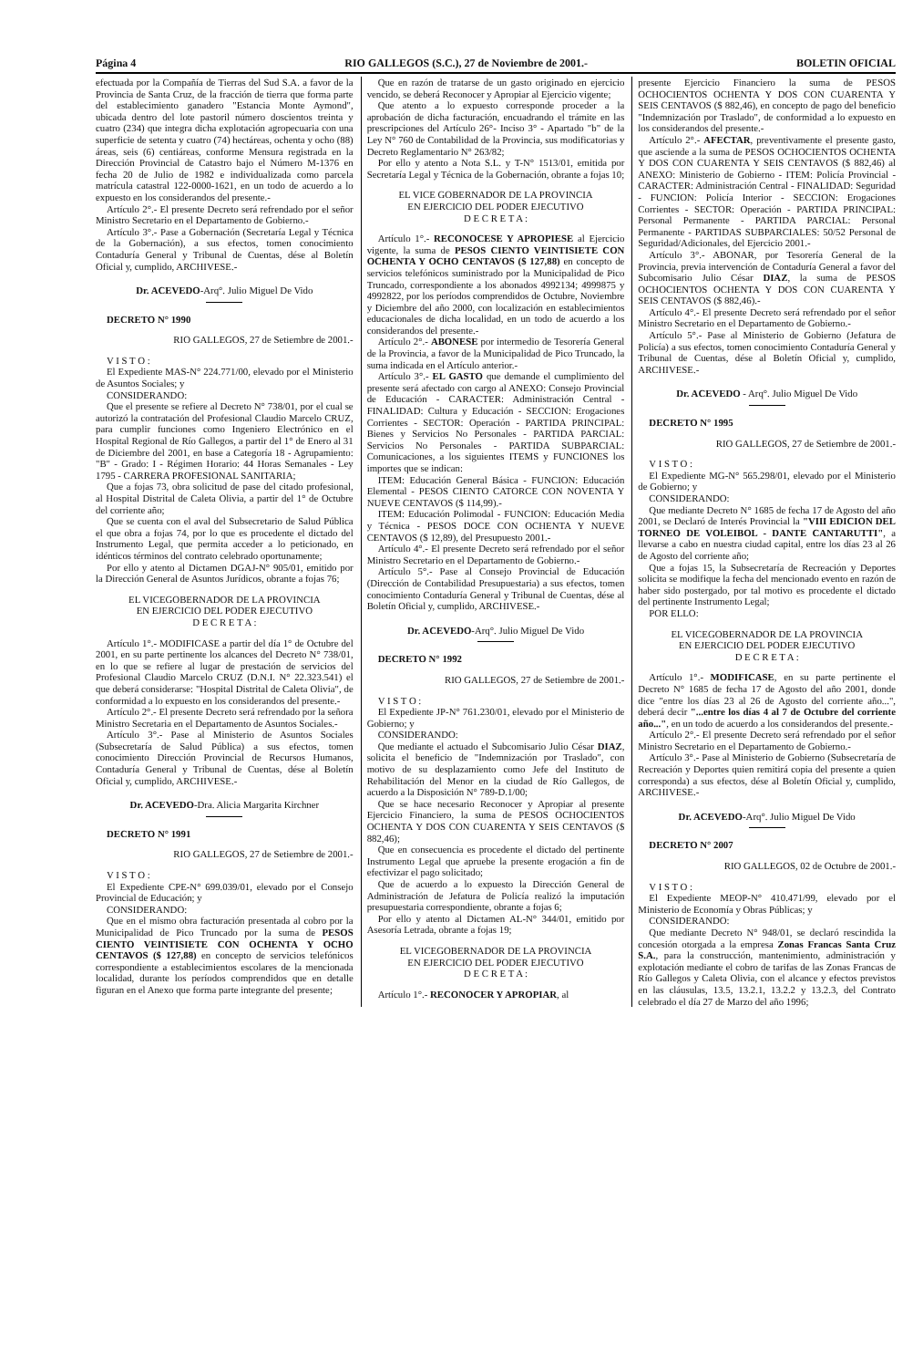Página 4 RIO GALLEGOS (S.C.), 27 de Noviembre de 2001.- BOLETIN OFICIAL
efectuada por la Compañía de Tierras del Sud S.A. a favor de la Provincia de Santa Cruz, de la fracción de tierra que forma parte del establecimiento ganadero "Estancia Monte Aymond", ubicada dentro del lote pastoril número doscientos treinta y cuatro (234) que integra dicha explotación agropecuaria con una superficie de setenta y cuatro (74) hectáreas, ochenta y ocho (88) áreas, seis (6) centiáreas, conforme Mensura registrada en la Dirección Provincial de Catastro bajo el Número M-1376 en fecha 20 de Julio de 1982 e individualizada como parcela matrícula catastral 122-0000-1621, en un todo de acuerdo a lo expuesto en los considerandos del presente.-
Artículo 2°.- El presente Decreto será refrendado por el señor Ministro Secretario en el Departamento de Gobierno.-
Artículo 3°.- Pase a Gobernación (Secretaría Legal y Técnica de la Gobernación), a sus efectos, tomen conocimiento Contaduría General y Tribunal de Cuentas, dése al Boletín Oficial y, cumplido, ARCHIVESE.-
Dr. ACEVEDO-Arq°. Julio Miguel De Vido
DECRETO N° 1990
RIO GALLEGOS, 27 de Setiembre de 2001.-
V I S T O :
El Expediente MAS-N° 224.771/00, elevado por el Ministerio de Asuntos Sociales; y
CONSIDERANDO:
Que el presente se refiere al Decreto N° 738/01, por el cual se autorizó la contratación del Profesional Claudio Marcelo CRUZ, para cumplir funciones como Ingeniero Electrónico en el Hospital Regional de Río Gallegos, a partir del 1° de Enero al 31 de Diciembre del 2001, en base a Categoría 18 - Agrupamiento: "B" - Grado: I - Régimen Horario: 44 Horas Semanales - Ley 1795 - CARRERA PROFESIONAL SANITARIA;
Que a fojas 73, obra solicitud de pase del citado profesional, al Hospital Distrital de Caleta Olivia, a partir del 1° de Octubre del corriente año;
Que se cuenta con el aval del Subsecretario de Salud Pública el que obra a fojas 74, por lo que es procedente el dictado del Instrumento Legal, que permita acceder a lo peticionado, en idénticos términos del contrato celebrado oportunamente;
Por ello y atento al Dictamen DGAJ-N° 905/01, emitido por la Dirección General de Asuntos Jurídicos, obrante a fojas 76;
EL VICEGOBERNADOR DE LA PROVINCIA
EN EJERCICIO DEL PODER EJECUTIVO
D E C R E T A :
Artículo 1°.- MODIFICASE a partir del día 1° de Octubre del 2001, en su parte pertinente los alcances del Decreto N° 738/01, en lo que se refiere al lugar de prestación de servicios del Profesional Claudio Marcelo CRUZ (D.N.I. N° 22.323.541) el que deberá considerarse: "Hospital Distrital de Caleta Olivia", de conformidad a lo expuesto en los considerandos del presente.-
Artículo 2°.- El presente Decreto será refrendado por la señora Ministro Secretaria en el Departamento de Asuntos Sociales.-
Artículo 3°.- Pase al Ministerio de Asuntos Sociales (Subsecretaría de Salud Pública) a sus efectos, tomen conocimiento Dirección Provincial de Recursos Humanos, Contaduría General y Tribunal de Cuentas, dése al Boletín Oficial y, cumplido, ARCHIVESE.-
Dr. ACEVEDO-Dra. Alicia Margarita Kirchner
DECRETO N° 1991
RIO GALLEGOS, 27 de Setiembre de 2001.-
V I S T O :
El Expediente CPE-N° 699.039/01, elevado por el Consejo Provincial de Educación; y
CONSIDERANDO:
Que en el mismo obra facturación presentada al cobro por la Municipalidad de Pico Truncado por la suma de PESOS CIENTO VEINTISIETE CON OCHENTA Y OCHO CENTAVOS ($ 127,88) en concepto de servicios telefónicos correspondiente a establecimientos escolares de la mencionada localidad, durante los períodos comprendidos que en detalle figuran en el Anexo que forma parte integrante del presente;
Que en razón de tratarse de un gasto originado en ejercicio vencido, se deberá Reconocer y Apropiar al Ejercicio vigente;
Que atento a lo expuesto corresponde proceder a la aprobación de dicha facturación, encuadrando el trámite en las prescripciones del Artículo 26°- Inciso 3° - Apartado "b" de la Ley N° 760 de Contabilidad de la Provincia, sus modificatorias y Decreto Reglamentario N° 263/82;
Por ello y atento a Nota S.L. y T-N° 1513/01, emitida por Secretaría Legal y Técnica de la Gobernación, obrante a fojas 10;
EL VICE GOBERNADOR DE LA PROVINCIA
EN EJERCICIO DEL PODER EJECUTIVO
D E C R E T A :
Artículo 1°.- RECONOCESE Y APROPIESE al Ejercicio vigente, la suma de PESOS CIENTO VEINTISIETE CON OCHENTA Y OCHO CENTAVOS ($ 127,88) en concepto de servicios telefónicos suministrado por la Municipalidad de Pico Truncado, correspondiente a los abonados 4992134; 4999875 y 4992822, por los períodos comprendidos de Octubre, Noviembre y Diciembre del año 2000, con localización en establecimientos educacionales de dicha localidad, en un todo de acuerdo a los considerandos del presente.-
Artículo 2°.- ABONESE por intermedio de Tesorería General de la Provincia, a favor de la Municipalidad de Pico Truncado, la suma indicada en el Artículo anterior.-
Artículo 3°.- EL GASTO que demande el cumplimiento del presente será afectado con cargo al ANEXO: Consejo Provincial de Educación - CARACTER: Administración Central - FINALIDAD: Cultura y Educación - SECCION: Erogaciones Corrientes - SECTOR: Operación - PARTIDA PRINCIPAL: Bienes y Servicios No Personales - PARTIDA PARCIAL: Servicios No Personales - PARTIDA SUBPARCIAL: Comunicaciones, a los siguientes ITEMS y FUNCIONES los importes que se indican:
ITEM: Educación General Básica - FUNCION: Educación Elemental - PESOS CIENTO CATORCE CON NOVENTA Y NUEVE CENTAVOS ($ 114,99).-
ITEM: Educación Polimodal - FUNCION: Educación Media y Técnica - PESOS DOCE CON OCHENTA Y NUEVE CENTAVOS ($ 12,89), del Presupuesto 2001.-
Artículo 4°.- El presente Decreto será refrendado por el señor Ministro Secretario en el Departamento de Gobierno.-
Artículo 5°.- Pase al Consejo Provincial de Educación (Dirección de Contabilidad Presupuestaria) a sus efectos, tomen conocimiento Contaduría General y Tribunal de Cuentas, dése al Boletín Oficial y, cumplido, ARCHIVESE.-
Dr. ACEVEDO-Arq°. Julio Miguel De Vido
DECRETO N° 1992
RIO GALLEGOS, 27 de Setiembre de 2001.-
V I S T O :
El Expediente JP-N° 761.230/01, elevado por el Ministerio de Gobierno; y
CONSIDERANDO:
Que mediante el actuado el Subcomisario Julio César DIAZ, solicita el beneficio de "Indemnización por Traslado", con motivo de su desplazamiento como Jefe del Instituto de Rehabilitación del Menor en la ciudad de Río Gallegos, de acuerdo a la Disposición N° 789-D.1/00;
Que se hace necesario Reconocer y Apropiar al presente Ejercicio Financiero, la suma de PESOS OCHOCIENTOS OCHENTA Y DOS CON CUARENTA Y SEIS CENTAVOS ($ 882,46);
Que en consecuencia es procedente el dictado del pertinente Instrumento Legal que apruebe la presente erogación a fin de efectivizar el pago solicitado;
Que de acuerdo a lo expuesto la Dirección General de Administración de Jefatura de Policía realizó la imputación presupuestaria correspondiente, obrante a fojas 6;
Por ello y atento al Dictamen AL-N° 344/01, emitido por Asesoría Letrada, obrante a fojas 19;
EL VICEGOBERNADOR DE LA PROVINCIA
EN EJERCICIO DEL PODER EJECUTIVO
D E C R E T A :
Artículo 1°.- RECONOCER Y APROPIAR, al
presente Ejercicio Financiero la suma de PESOS OCHOCIENTOS OCHENTA Y DOS CON CUARENTA Y SEIS CENTAVOS ($ 882,46), en concepto de pago del beneficio "Indemnización por Traslado", de conformidad a lo expuesto en los considerandos del presente.-
Artículo 2°.- AFECTAR, preventivamente el presente gasto, que asciende a la suma de PESOS OCHOCIENTOS OCHENTA Y DOS CON CUARENTA Y SEIS CENTAVOS ($ 882,46) al ANEXO: Ministerio de Gobierno - ITEM: Policía Provincial - CARACTER: Administración Central - FINALIDAD: Seguridad - FUNCION: Policía Interior - SECCION: Erogaciones Corrientes - SECTOR: Operación - PARTIDA PRINCIPAL: Personal Permanente - PARTIDA PARCIAL: Personal Permanente - PARTIDAS SUBPARCIALES: 50/52 Personal de Seguridad/Adicionales, del Ejercicio 2001.-
Artículo 3°.- ABONAR, por Tesorería General de la Provincia, previa intervención de Contaduría General a favor del Subcomisario Julio César DIAZ, la suma de PESOS OCHOCIENTOS OCHENTA Y DOS CON CUARENTA Y SEIS CENTAVOS ($ 882,46).-
Artículo 4°.- El presente Decreto será refrendado por el señor Ministro Secretario en el Departamento de Gobierno.-
Artículo 5°.- Pase al Ministerio de Gobierno (Jefatura de Policía) a sus efectos, tomen conocimiento Contaduría General y Tribunal de Cuentas, dése al Boletín Oficial y, cumplido, ARCHIVESE.-
Dr. ACEVEDO - Arq°. Julio Miguel De Vido
DECRETO N° 1995
RIO GALLEGOS, 27 de Setiembre de 2001.-
V I S T O :
El Expediente MG-N° 565.298/01, elevado por el Ministerio de Gobierno; y
CONSIDERANDO:
Que mediante Decreto N° 1685 de fecha 17 de Agosto del año 2001, se Declaró de Interés Provincial la "VIII EDICION DEL TORNEO DE VOLEIBOL - DANTE CANTARUTTI", a llevarse a cabo en nuestra ciudad capital, entre los días 23 al 26 de Agosto del corriente año;
Que a fojas 15, la Subsecretaría de Recreación y Deportes solicita se modifique la fecha del mencionado evento en razón de haber sido postergado, por tal motivo es procedente el dictado del pertinente Instrumento Legal;
POR ELLO:
EL VICEGOBERNADOR DE LA PROVINCIA
EN EJERCICIO DEL PODER EJECUTIVO
D E C R E T A :
Artículo 1°.- MODIFICASE, en su parte pertinente el Decreto N° 1685 de fecha 17 de Agosto del año 2001, donde dice "entre los días 23 al 26 de Agosto del corriente año...", deberá decir "...entre los días 4 al 7 de Octubre del corriente año...", en un todo de acuerdo a los considerandos del presente.-
Artículo 2°.- El presente Decreto será refrendado por el señor Ministro Secretario en el Departamento de Gobierno.-
Artículo 3°.- Pase al Ministerio de Gobierno (Subsecretaría de Recreación y Deportes quien remitirá copia del presente a quien corresponda) a sus efectos, dése al Boletín Oficial y, cumplido, ARCHIVESE.-
Dr. ACEVEDO-Arq°. Julio Miguel De Vido
DECRETO N° 2007
RIO GALLEGOS, 02 de Octubre de 2001.-
V I S T O :
El Expediente MEOP-N° 410.471/99, elevado por el Ministerio de Economía y Obras Públicas; y
CONSIDERANDO:
Que mediante Decreto N° 948/01, se declaró rescindida la concesión otorgada a la empresa Zonas Francas Santa Cruz S.A., para la construcción, mantenimiento, administración y explotación mediante el cobro de tarifas de las Zonas Francas de Río Gallegos y Caleta Olivia, con el alcance y efectos previstos en las cláusulas, 13.5, 13.2.1, 13.2.2 y 13.2.3, del Contrato celebrado el día 27 de Marzo del año 1996;